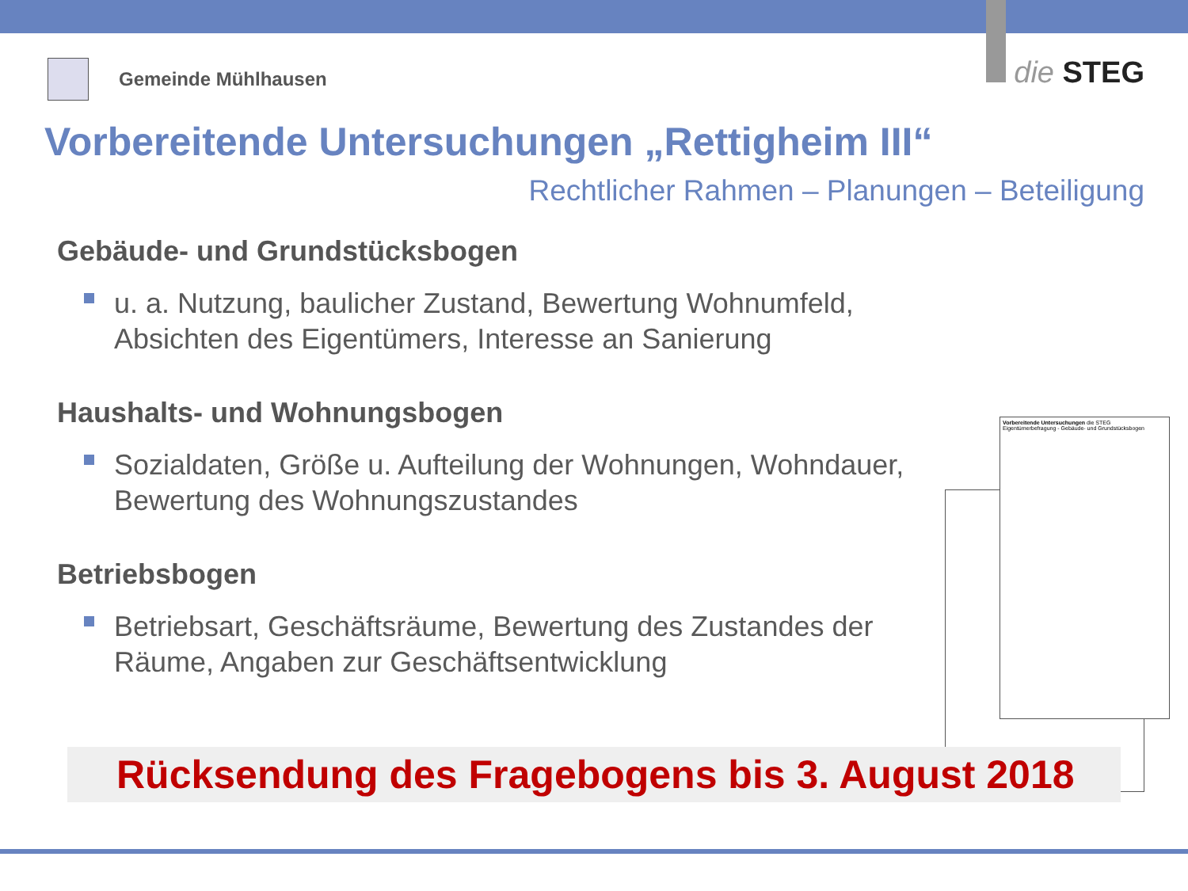Gemeinde Mühlhausen
die STEG
Vorbereitende Untersuchungen „Rettigheim III“
Rechtlicher Rahmen – Planungen – Beteiligung
Gebäude- und Grundstücksbogen
u. a. Nutzung, baulicher Zustand, Bewertung Wohnumfeld, Absichten des Eigentümers, Interesse an Sanierung
Haushalts- und Wohnungsbogen
Sozialdaten, Größe u. Aufteilung der Wohnungen, Wohndauer, Bewertung des Wohnungszustandes
Betriebsbogen
Betriebsart, Geschäftsräume, Bewertung des Zustandes der Räume, Angaben zur Geschäftsentwicklung
Vorbereitende Untersuchungen die STEG
Eigentümerbefragung - Gebäude- und Grundstücksbogen
Rücksendung des Fragebogens bis 3. August 2018